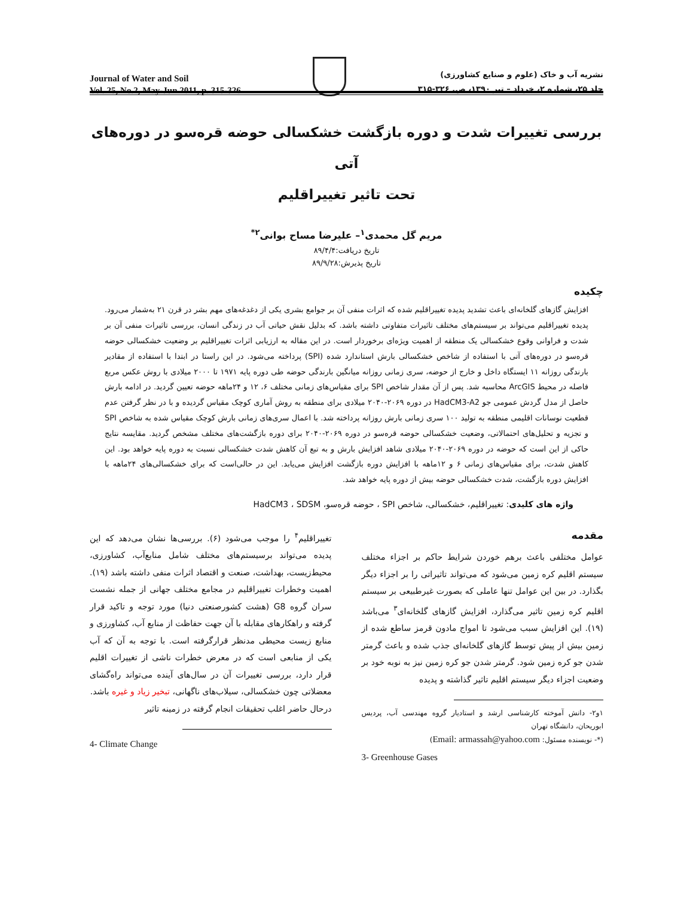Journal of Water and Soil
Vol. 25, No.2, May-Jun 2011, p. 315-326
نشریه آب و خاک (علوم و صنایع کشاورزی)
جلد ۲۵، شماره ۲، خرداد – تیر ۱۳۹۰، ص. ۳۲۶-۳۱۵
بررسی تغییرات شدت و دوره بازگشت خشکسالی حوضه قره‌سو در دوره‌های آتی
تحت تاثیر تغییراقلیم
مریم گل محمدی<sup>۱</sup>– علیرضا مساح بوانی<sup>۲*</sup>
تاریخ دریافت:۸۹/۴/۴
تاریخ پذیرش:۸۹/۹/۲۸
چکیده
افزایش گازهای گلخانه‌ای باعث تشدید پدیده تغییراقلیم شده که اثرات منفی آن بر جوامع بشری یکی از دغدغه‌های مهم بشر در قرن ۲۱ به‌شمار می‌رود. پدیده تغییراقلیم می‌تواند بر سیستم‌های مختلف تاثیرات متفاوتی داشته باشد. که بدلیل نقش حیاتی آب در زندگی انسان، بررسی تاثیرات منفی آن بر شدت و فراوانی وقوع خشکسالی یک منطقه از اهمیت ویژه‌ای برخوردار است. در این مقاله به ارزیابی اثرات تغییراقلیم بر وضعیت خشکسالی حوضه قره‌سو در دوره‌های آتی با استفاده از شاخص خشکسالی بارش استاندارد شده (SPI) پرداخته می‌شود. در این راستا در ابتدا با استفاده از مقادیر بارندگی روزانه ۱۱ ایستگاه داخل و خارج از حوضه، سری زمانی روزانه میانگین بارندگی حوضه طی دوره پایه ۱۹۷۱ تا ۲۰۰۰ میلادی با روش عکس مربع فاصله در محیط ArcGIS محاسبه شد. پس از آن مقدار شاخص SPI برای مقیاس‌های زمانی مختلف ۶، ۱۲ و ۲۴ماهه حوضه تعیین گردید. در ادامه بارش حاصل از مدل گردش عمومی جو HadCM3-A2 در دوره ۲۰۶۹-۲۰۴۰ میلادی برای منطقه به روش آماری کوچک مقیاس گردیده و با در نظر گرفتن عدم قطعیت نوسانات اقلیمی منطقه به تولید ۱۰۰ سری زمانی بارش روزانه پرداخته شد. با اعمال سری‌های زمانی بارش کوچک مقیاس شده به شاخص SPI و تجزیه و تحلیل‌های احتمالاتی، وضعیت خشکسالی حوضه قره‌سو در دوره ۲۰۶۹-۲۰۴۰ برای دوره بازگشت‌های مختلف مشخص گردید. مقایسه نتایج حاکی از این است که حوضه در دوره ۲۰۶۹-۲۰۴۰ میلادی شاهد افزایش بارش و به تبع آن کاهش شدت خشکسالی نسبت به دوره پایه خواهد بود. این کاهش شدت، برای مقیاس‌های زمانی ۶ و ۱۲ماهه با افزایش دوره بازگشت افزایش می‌یابد. این در حالی‌است که برای خشکسالی‌های ۲۴ماهه با افزایش دوره بازگشت، شدت خشکسالی حوضه بیش از دوره پایه خواهد شد.
واژه های کلیدی: تغییراقلیم، خشکسالی، شاخص SPI ، حوضه قره‌سو، HadCM3 ، SDSM
مقدمه
عوامل مختلفی باعث برهم خوردن شرایط حاکم بر اجزاء مختلف سیستم اقلیم کره زمین می‌شود که می‌تواند تاثیراتی را بر اجزاء دیگر بگذارد. در بین این عوامل تنها عاملی که بصورت غیرطبیعی بر سیستم اقلیم کره زمین تاثیر می‌گذارد، افزایش گازهای گلخانه‌ای<sup>۳</sup> می‌باشد (۱۹). این افزایش سبب می‌شود تا امواج مادون قرمز ساطع شده از زمین بیش از پیش توسط گازهای گلخانه‌ای جذب شده و باعث گرمتر شدن جو کره زمین شود. گرمتر شدن جو کره زمین نیز به نوبه خود بر وضعیت اجزاء دیگر سیستم اقلیم تاثیر گذاشته و پدیده
۱و۲- دانش آموخته کارشناسی ارشد و استادیار گروه مهندسی آب، پردیس ابوریحان، دانشگاه تهران
(*- نویسنده مسئول: Email: armassah@yahoo.com)
3- Greenhouse Gases
تغییراقلیم<sup>۴</sup> را موجب می‌شود (۶). بررسی‌ها نشان می‌دهد که این پدیده می‌تواند برسیستم‌های مختلف شامل منابع‌آب، کشاورزی، محیط‌زیست، بهداشت، صنعت و اقتصاد اثرات منفی داشته باشد (۱۹). اهمیت وخطرات تغییراقلیم در مجامع مختلف جهانی از جمله نشست سران گروه G8 (هشت کشورصنعتی دنیا) مورد توجه و تاکید قرار گرفته و راهکارهای مقابله با آن جهت حفاظت از منابع آب، کشاورزی و منابع زیست محیطی مدنظر قرارگرفته است. با توجه به آن که آب یکی از منابعی است که در معرض خطرات ناشی از تغییرات اقلیم قرار دارد، بررسی تغییرات آن در سال‌های آینده می‌تواند راه‌گشای معضلاتی چون خشکسالی، سیلاب‌های ناگهانی، تبخیر زیاد و غیره باشد.
درحال حاضر اغلب تحقیقات انجام گرفته در زمینه تاثیر
4- Climate Change